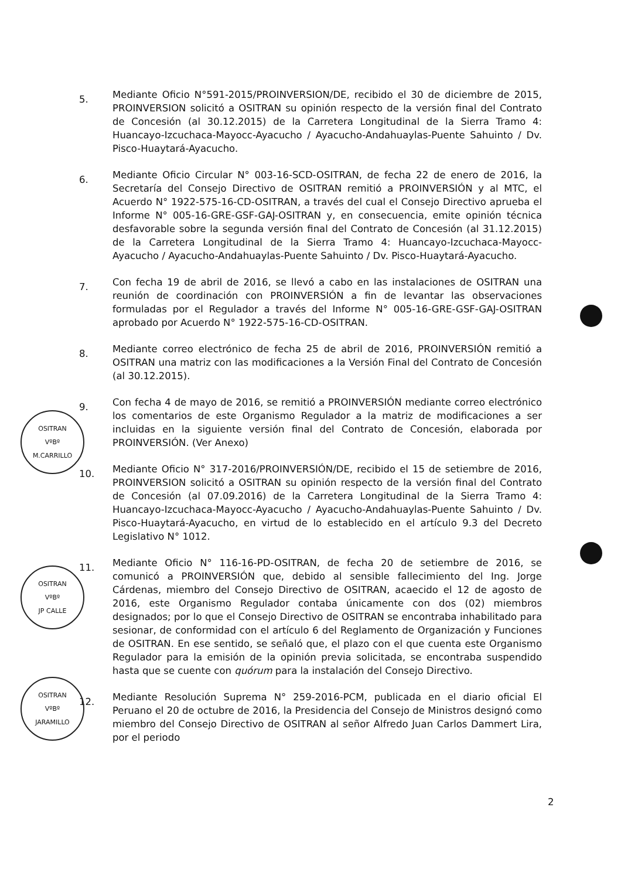OSITRAN
VºBº
M.CARRILLO
OSITRAN
VºBº
JP CALLE
OSITRAN
VºBº
JARAMILLO
5.
Mediante Oficio N°591-2015/PROINVERSION/DE, recibido el 30 de diciembre de 2015, PROINVERSION solicitó a OSITRAN su opinión respecto de la versión final del Contrato de Concesión (al 30.12.2015) de la Carretera Longitudinal de la Sierra Tramo 4: Huancayo-Izcuchaca-Mayocc-Ayacucho / Ayacucho-Andahuaylas-Puente Sahuinto / Dv. Pisco-Huaytará-Ayacucho.
6.
Mediante Oficio Circular N° 003-16-SCD-OSITRAN, de fecha 22 de enero de 2016, la Secretaría del Consejo Directivo de OSITRAN remitió a PROINVERSIÓN y al MTC, el Acuerdo N° 1922-575-16-CD-OSITRAN, a través del cual el Consejo Directivo aprueba el Informe N° 005-16-GRE-GSF-GAJ-OSITRAN y, en consecuencia, emite opinión técnica desfavorable sobre la segunda versión final del Contrato de Concesión (al 31.12.2015) de la Carretera Longitudinal de la Sierra Tramo 4: Huancayo-Izcuchaca-Mayocc-Ayacucho / Ayacucho-Andahuaylas-Puente Sahuinto / Dv. Pisco-Huaytará-Ayacucho.
7.
Con fecha 19 de abril de 2016, se llevó a cabo en las instalaciones de OSITRAN una reunión de coordinación con PROINVERSIÓN a fin de levantar las observaciones formuladas por el Regulador a través del Informe N° 005-16-GRE-GSF-GAJ-OSITRAN aprobado por Acuerdo N° 1922-575-16-CD-OSITRAN.
8.
Mediante correo electrónico de fecha 25 de abril de 2016, PROINVERSIÓN remitió a OSITRAN una matriz con las modificaciones a la Versión Final del Contrato de Concesión (al 30.12.2015).
9.
Con fecha 4 de mayo de 2016, se remitió a PROINVERSIÓN mediante correo electrónico los comentarios de este Organismo Regulador a la matriz de modificaciones a ser incluidas en la siguiente versión final del Contrato de Concesión, elaborada por PROINVERSIÓN. (Ver Anexo)
10.
Mediante Oficio N° 317-2016/PROINVERSIÓN/DE, recibido el 15 de setiembre de 2016, PROINVERSION solicitó a OSITRAN su opinión respecto de la versión final del Contrato de Concesión (al 07.09.2016) de la Carretera Longitudinal de la Sierra Tramo 4: Huancayo-Izcuchaca-Mayocc-Ayacucho / Ayacucho-Andahuaylas-Puente Sahuinto / Dv. Pisco-Huaytará-Ayacucho, en virtud de lo establecido en el artículo 9.3 del Decreto Legislativo N° 1012.
11.
Mediante Oficio N° 116-16-PD-OSITRAN, de fecha 20 de setiembre de 2016, se comunicó a PROINVERSIÓN que, debido al sensible fallecimiento del Ing. Jorge Cárdenas, miembro del Consejo Directivo de OSITRAN, acaecido el 12 de agosto de 2016, este Organismo Regulador contaba únicamente con dos (02) miembros designados; por lo que el Consejo Directivo de OSITRAN se encontraba inhabilitado para sesionar, de conformidad con el artículo 6 del Reglamento de Organización y Funciones de OSITRAN. En ese sentido, se señaló que, el plazo con el que cuenta este Organismo Regulador para la emisión de la opinión previa solicitada, se encontraba suspendido hasta que se cuente con quórum para la instalación del Consejo Directivo.
12.
Mediante Resolución Suprema N° 259-2016-PCM, publicada en el diario oficial El Peruano el 20 de octubre de 2016, la Presidencia del Consejo de Ministros designó como miembro del Consejo Directivo de OSITRAN al señor Alfredo Juan Carlos Dammert Lira, por el periodo
2